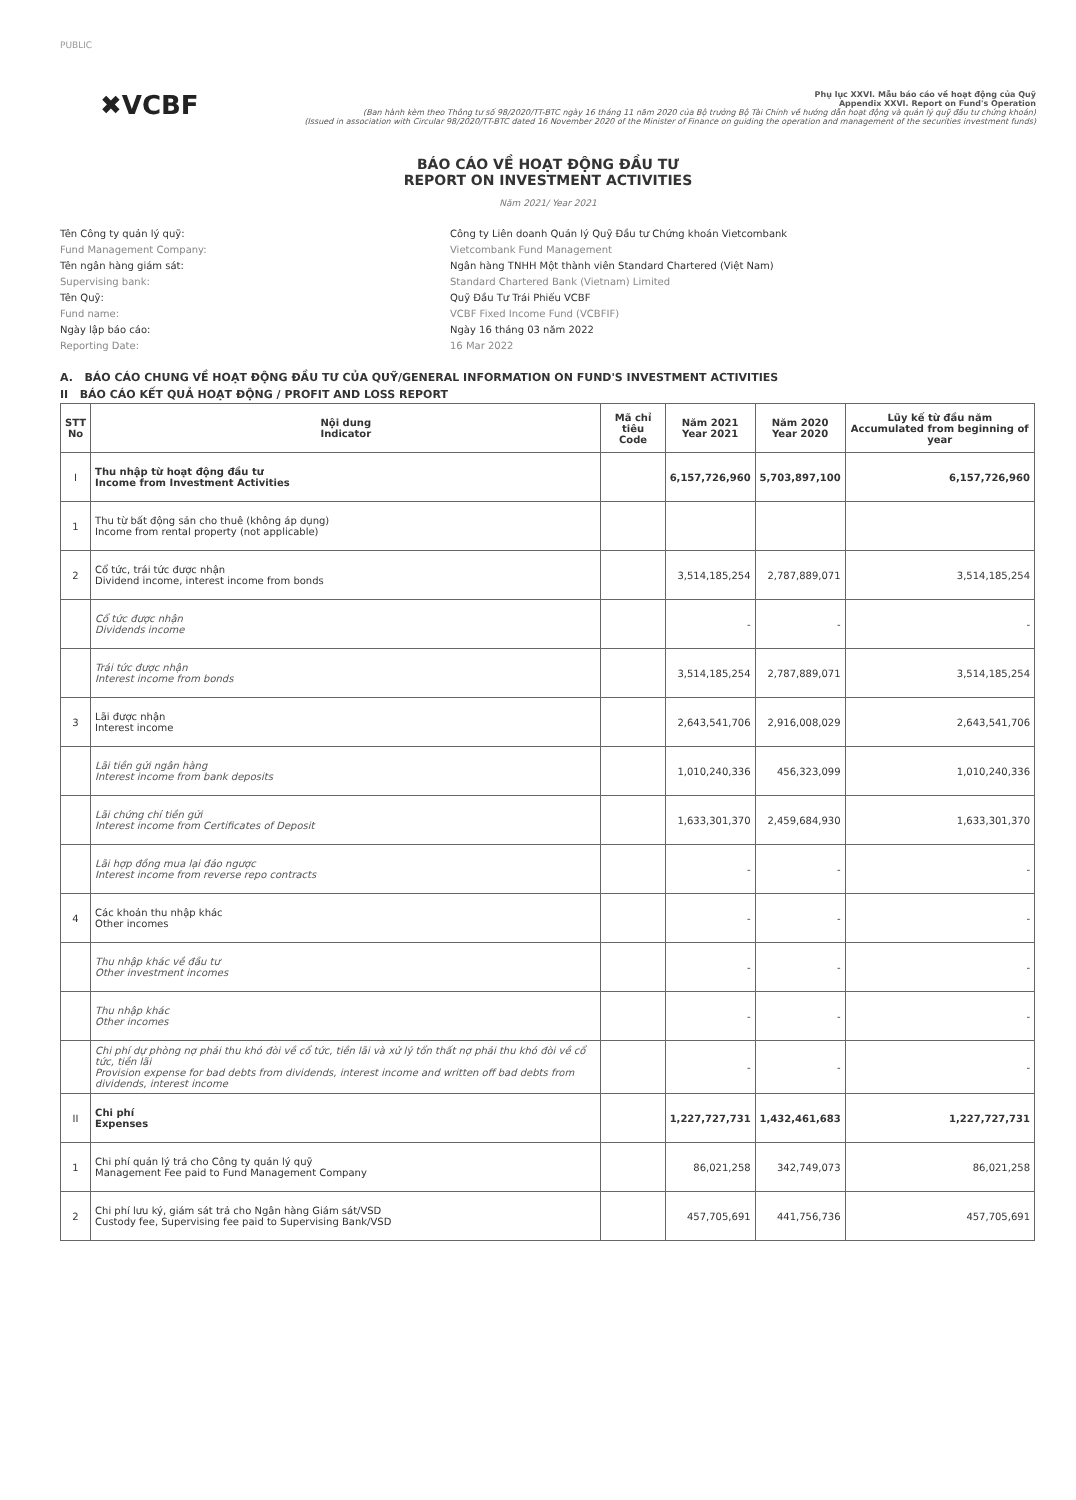PUBLIC
✖VCBF
Phụ lục XXVI. Mẫu báo cáo về hoạt động của Quỹ
Appendix XXVI. Report on Fund's Operation
(Ban hành kèm theo Thông tư số 98/2020/TT-BTC ngày 16 tháng 11 năm 2020 của Bộ trưởng Bộ Tài Chính về hướng dẫn hoạt động và quản lý quỹ đầu tư chứng khoán)
(Issued in association with Circular 98/2020/TT-BTC dated 16 November 2020 of the Minister of Finance on guiding the operation and management of the securities investment funds)
BÁO CÁO VỀ HOẠT ĐỘNG ĐẦU TƯ
REPORT ON INVESTMENT ACTIVITIES
Năm 2021/ Year 2021
Tên Công ty quản lý quỹ:
Công ty Liên doanh Quản lý Quỹ Đầu tư Chứng khoán Vietcombank
Fund Management Company:
Vietcombank Fund Management
Tên ngân hàng giám sát:
Ngân hàng TNHH Một thành viên Standard Chartered (Việt Nam)
Supervising bank:
Standard Chartered Bank (Vietnam) Limited
Tên Quỹ:
Quỹ Đầu Tư Trái Phiếu VCBF
Fund name:
VCBF Fixed Income Fund (VCBFIF)
Ngày lập báo cáo:
Ngày 16 tháng 03 năm 2022
Reporting Date:
16 Mar 2022
A. BÁO CÁO CHUNG VỀ HOẠT ĐỘNG ĐẦU TƯ CỦA QUỸ/GENERAL INFORMATION ON FUND'S INVESTMENT ACTIVITIES
II BÁO CÁO KẾT QUẢ HOẠT ĐỘNG / PROFIT AND LOSS REPORT
| STT No | Nội dung Indicator | Mã chỉ tiêu Code | Năm 2021 Year 2021 | Năm 2020 Year 2020 | Lũy kế từ đầu năm Accumulated from beginning of year |
| --- | --- | --- | --- | --- | --- |
| I | Thu nhập từ hoạt động đầu tư Income from Investment Activities | | 6,157,726,960 | 5,703,897,100 | 6,157,726,960 |
| 1 | Thu từ bất động sản cho thuê (không áp dụng) Income from rental property (not applicable) | | | | |
| 2 | Cổ tức, trái tức được nhận Dividend income, interest income from bonds | | 3,514,185,254 | 2,787,889,071 | 3,514,185,254 |
| | Cổ tức được nhận Dividends income | | - | - | - |
| | Trái tức được nhận Interest income from bonds | | 3,514,185,254 | 2,787,889,071 | 3,514,185,254 |
| 3 | Lãi được nhận Interest income | | 2,643,541,706 | 2,916,008,029 | 2,643,541,706 |
| | Lãi tiền gửi ngân hàng Interest income from bank deposits | | 1,010,240,336 | 456,323,099 | 1,010,240,336 |
| | Lãi chứng chỉ tiền gửi Interest income from Certificates of Deposit | | 1,633,301,370 | 2,459,684,930 | 1,633,301,370 |
| | Lãi hợp đồng mua lại đảo ngược Interest income from reverse repo contracts | | - | - | - |
| 4 | Các khoản thu nhập khác Other incomes | | - | - | - |
| | Thu nhập khác về đầu tư Other investment incomes | | - | - | - |
| | Thu nhập khác Other incomes | | - | - | - |
| | Chi phí dự phòng nợ phải thu khó đòi về cổ tức, tiền lãi và xử lý tổn thất nợ phải thu khó đòi về cổ tức, tiền lãi Provision expense for bad debts from dividends, interest income and written off bad debts from dividends, interest income | | - | - | - |
| II | Chi phí Expenses | | 1,227,727,731 | 1,432,461,683 | 1,227,727,731 |
| 1 | Chi phí quản lý trả cho Công ty quản lý quỹ Management Fee paid to Fund Management Company | | 86,021,258 | 342,749,073 | 86,021,258 |
| 2 | Chi phí lưu ký, giám sát trả cho Ngân hàng Giám sát/VSD Custody fee, Supervising fee paid to Supervising Bank/VSD | | 457,705,691 | 441,756,736 | 457,705,691 |